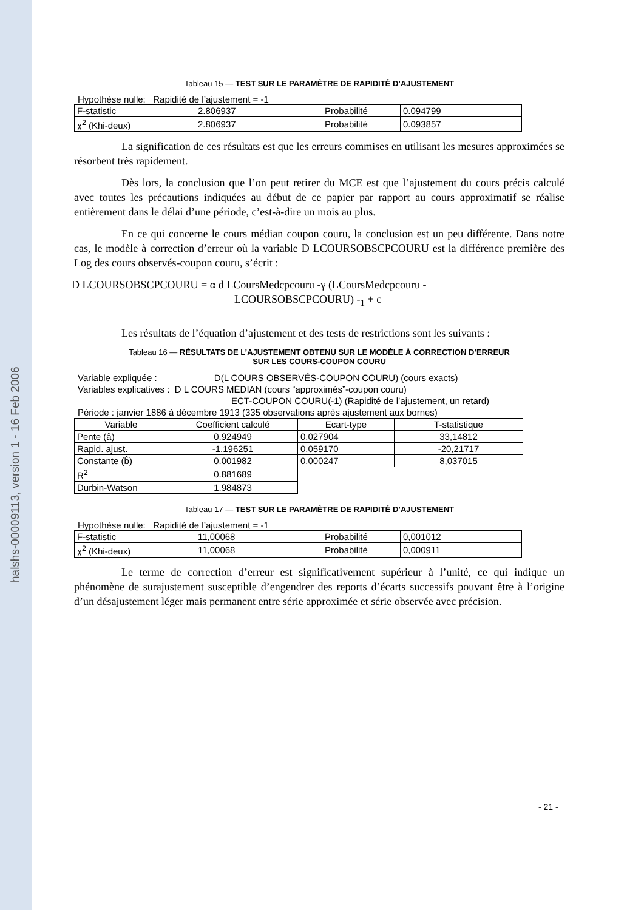halshs-00009113, version 1 - 16 Feb 2006
Tableau 15 — TEST SUR LE PARAMÈTRE DE RAPIDITÉ D’AJUSTEMENT
Hypothèse nulle: Rapidité de l’ajustement = -1
| F-statistic | 2.806937 | Probabilité | 0.094799 |
| χ<sup>2</sup> (Khi-deux) | 2.806937 | Probabilité | 0.093857 |
La signification de ces résultats est que les erreurs commises en utilisant les mesures approximées se résorbent très rapidement.
Dès lors, la conclusion que l’on peut retirer du MCE est que l’ajustement du cours précis calculé avec toutes les précautions indiquées au début de ce papier par rapport au cours approximatif se réalise entièrement dans le délai d’une période, c’est-à-dire un mois au plus.
En ce qui concerne le cours médian coupon couru, la conclusion est un peu différente. Dans notre cas, le modèle à correction d’erreur où la variable D LCOURSOBSCPCOURU est la différence première des Log des cours observés-coupon couru, s’écrit :
D LCOURSOBSCPCOURU = α d LCoursMedcpcouru -γ (LCoursMedcpcouru -
LCOURSOBSCPCOURU) -<sub>1</sub> + c
Les résultats de l’équation d’ajustement et des tests de restrictions sont les suivants :
Tableau 16 — RÉSULTATS DE L’AJUSTEMENT OBTENU SUR LE MODÈLE À CORRECTION D’ERREUR
SUR LES COURS-COUPON COURU
Variable expliquée : D(L COURS OBSERVÉS-COUPON COURU) (cours exacts)
Variables explicatives : D L COURS MÉDIAN (cours “approximés”-coupon couru)
ECT-COUPON COURU(-1) (Rapidité de l’ajustement, un retard)
Période : janvier 1886 à décembre 1913 (335 observations après ajustement aux bornes)
| Variable | Coefficient calculé | Ecart-type | T-statistique |
| --- | --- | --- | --- |
| Pente (â) | 0.924949 | 0.027904 | 33,14812 |
| Rapid. ajust. | -1.196251 | 0.059170 | -20,21717 |
| Constante (b̂) | 0.001982 | 0.000247 | 8,037015 |
| R<sup>2</sup> | 0.881689 | | |
| Durbin-Watson | 1.984873 | | |
Tableau 17 — TEST SUR LE PARAMÈTRE DE RAPIDITÉ D’AJUSTEMENT
Hypothèse nulle: Rapidité de l’ajustement = -1
| F-statistic | 11,00068 | Probabilité | 0,001012 |
| χ<sup>2</sup> (Khi-deux) | 11,00068 | Probabilité | 0,000911 |
Le terme de correction d’erreur est significativement supérieur à l’unité, ce qui indique un phénomène de surajustement susceptible d’engendrer des reports d’écarts successifs pouvant être à l’origine d’un désajustement léger mais permanent entre série approximée et série observée avec précision.
- 21 -